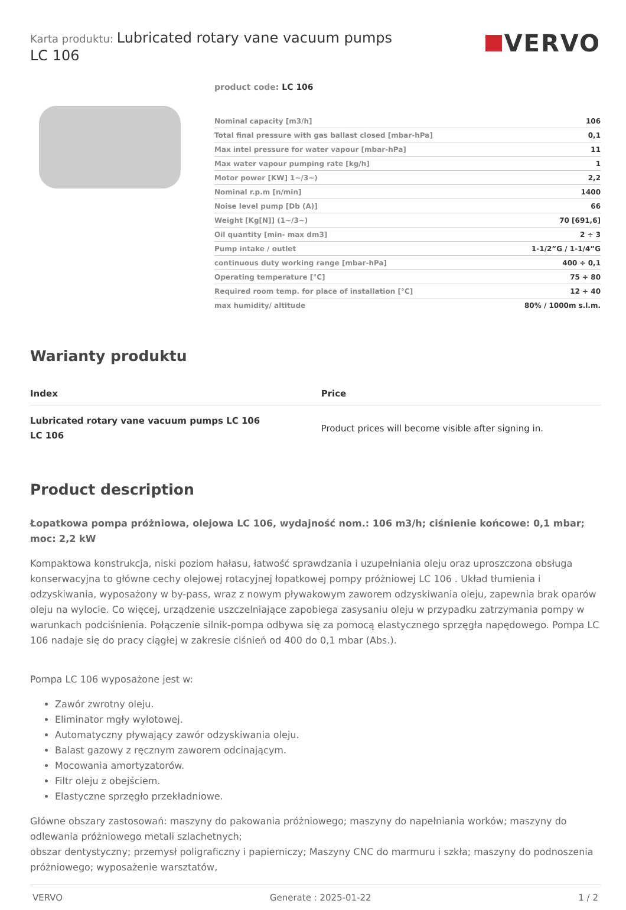Karta produktu: Lubricated rotary vane vacuum pumps
LC 106
VERVO
product code: LC 106
| Nominal capacity [m3/h] | 106 |
| Total final pressure with gas ballast closed [mbar-hPa] | 0,1 |
| Max intel pressure for water vapour [mbar-hPa] | 11 |
| Max water vapour pumping rate [kg/h] | 1 |
| Motor power [KW] 1~/3~) | 2,2 |
| Nominal r.p.m [n/min] | 1400 |
| Noise level pump [Db (A)] | 66 |
| Weight [Kg[N]] (1~/3~) | 70 [691,6] |
| Oil quantity [min- max dm3] | 2 ÷ 3 |
| Pump intake / outlet | 1-1/2”G / 1-1/4”G |
| continuous duty working range [mbar-hPa] | 400 ÷ 0,1 |
| Operating temperature [°C] | 75 ÷ 80 |
| Required room temp. for place of installation [°C] | 12 ÷ 40 |
| max humidity/ altitude | 80% / 1000m s.l.m. |
Warianty produktu
| Index | Price |
| --- | --- |
| Lubricated rotary vane vacuum pumps LC 106 LC 106 | Product prices will become visible after signing in. |
Product description
Łopatkowa pompa próżniowa, olejowa LC 106, wydajność nom.: 106 m3/h; ciśnienie końcowe: 0,1 mbar; moc: 2,2 kW
Kompaktowa konstrukcja, niski poziom hałasu, łatwość sprawdzania i uzupełniania oleju oraz uproszczona obsługa konserwacyjna to główne cechy olejowej rotacyjnej łopatkowej pompy próżniowej LC 106 . Układ tłumienia i odzyskiwania, wyposażony w by-pass, wraz z nowym pływakowym zaworem odzyskiwania oleju, zapewnia brak oparów oleju na wylocie. Co więcej, urządzenie uszczelniające zapobiega zasysaniu oleju w przypadku zatrzymania pompy w warunkach podciśnienia. Połączenie silnik-pompa odbywa się za pomocą elastycznego sprzęgła napędowego. Pompa LC 106 nadaje się do pracy ciągłej w zakresie ciśnień od 400 do 0,1 mbar (Abs.).
Pompa LC 106 wyposażone jest w:
Zawór zwrotny oleju.
Eliminator mgły wylotowej.
Automatyczny pływający zawór odzyskiwania oleju.
Balast gazowy z ręcznym zaworem odcinającym.
Mocowania amortyzatorów.
Filtr oleju z obejściem.
Elastyczne sprzęgło przekładniowe.
Główne obszary zastosowań: maszyny do pakowania próżniowego; maszyny do napełniania worków; maszyny do odlewania próżniowego metali szlachetnych;
obszar dentystyczny; przemysł poligraficzny i papierniczy; Maszyny CNC do marmuru i szkła; maszyny do podnoszenia próżniowego; wyposażenie warsztatów,
VERVO Generate : 2025-01-22 1 / 2